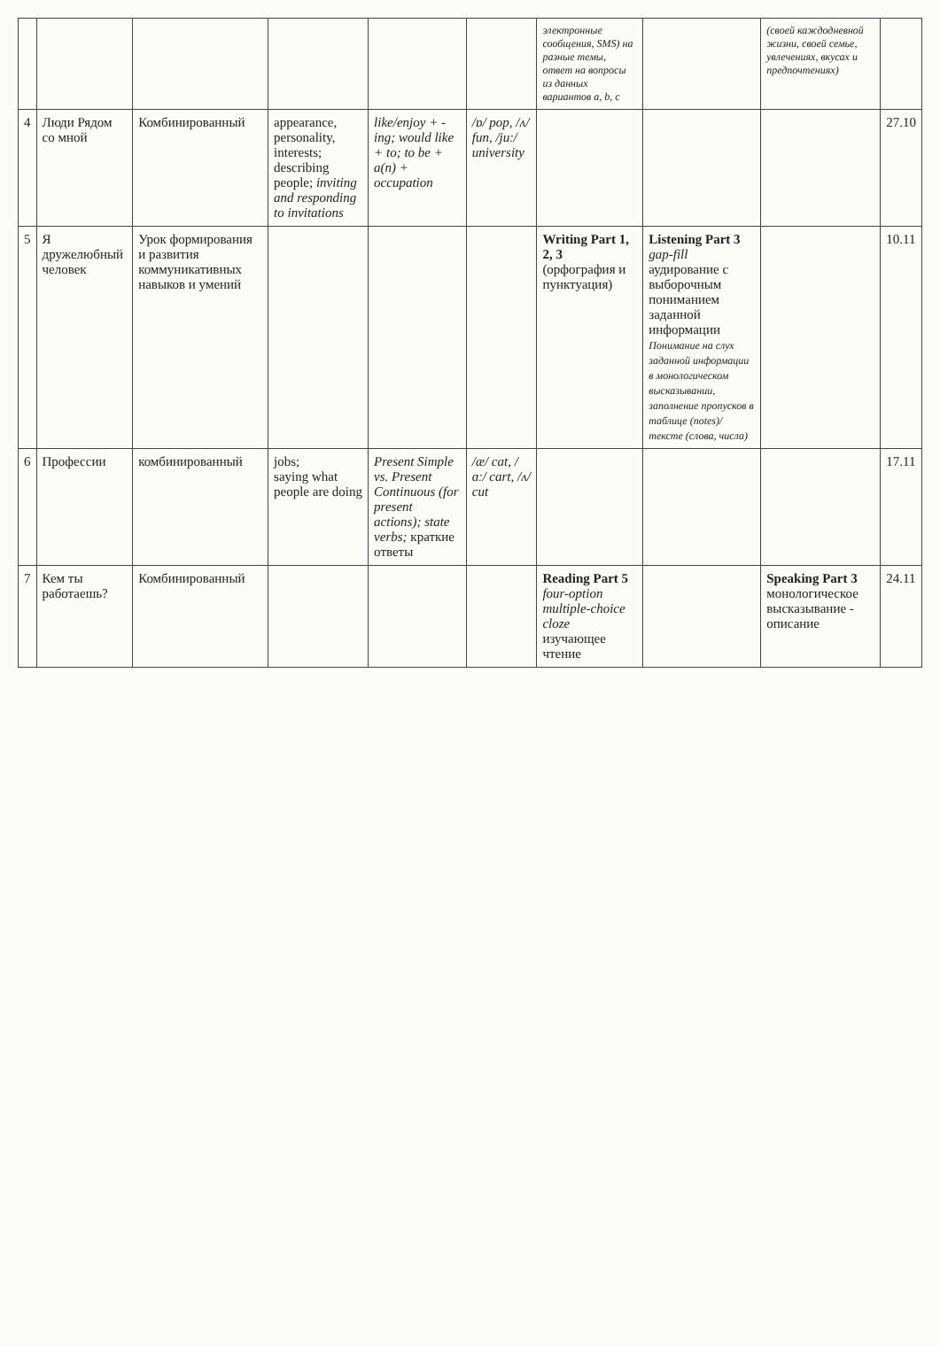| | | | | | | электронные сообщения, SMS) на разные темы, ответ на вопросы из данных вариантов a, b, c | | (своей каждодневной жизни, своей семье, увлечениях, вкусах и предпочтениях) | |
| 4 | Люди Рядом со мной | Комбинированный | appearance, personality, interests; describing people; inviting and responding to invitations | like/enjoy + -ing; would like + to; to be + a(n) + occupation | /ɒ/ pop, /ʌ/ fun, /juː/ university | | | | 27.10 |
| 5 | Я дружелюбный человек | Урок формирования и развития коммуникативных навыков и умений | | | | Writing Part 1, 2, 3 (орфография и пунктуация) | Listening Part 3 gap-fill аудирование с выборочным пониманием заданной информации Понимание на слух заданной информации в монологическом высказывании, заполнение пропусков в таблице (notes)/ тексте (слова, числа) | | 10.11 |
| 6 | Профессии | комбинированный | jobs; saying what people are doing | Present Simple vs. Present Continuous (for present actions); state verbs; краткие ответы | /æ/ cat, /ɑː/ cart, /ʌ/ cut | | | | 17.11 |
| 7 | Кем ты работаешь? | Комбинированный | | | | Reading Part 5 four-option multiple-choice cloze изучающее чтение | | Speaking Part 3 монологическое высказывание - описание | 24.11 |